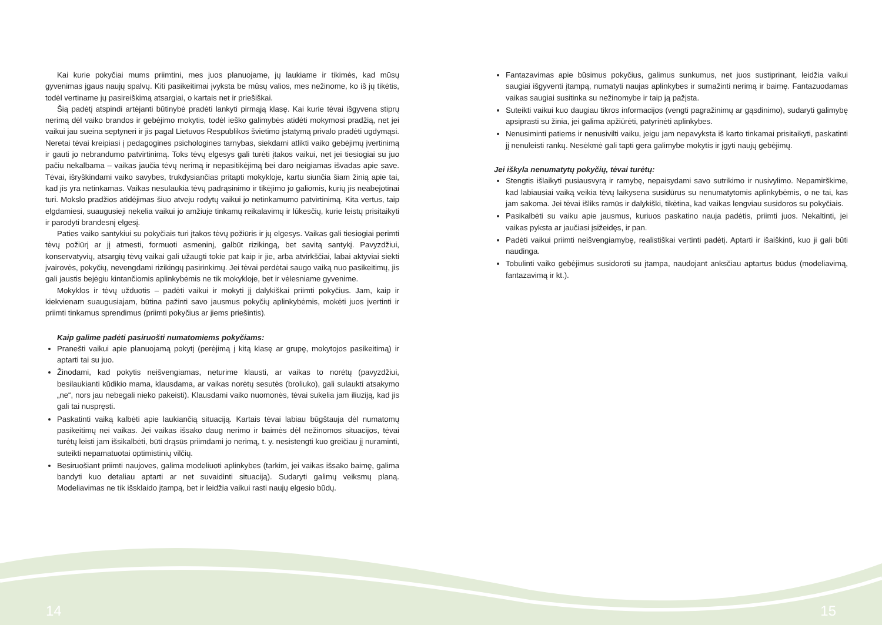Kai kurie pokyčiai mums priimtini, mes juos planuojame, jų laukiame ir tikimės, kad mūsų gyvenimas įgaus naujų spalvų. Kiti pasikeitimai įvyksta be mūsų valios, mes nežinome, ko iš jų tikėtis, todėl vertiname jų pasireiškimą atsargiai, o kartais net ir priešiškai.
Šią padėtį atspindi artėjanti būtinybė pradėti lankyti pirmąją klasę. Kai kurie tėvai išgyvena stiprų nerimą dėl vaiko brandos ir gebėjimo mokytis, todėl ieško galimybės atidėti mokymosi pradžią, net jei vaikui jau sueina septyneri ir jis pagal Lietuvos Respublikos švietimo įstatymą privalo pradėti ugdymąsi. Neretai tėvai kreipiasi į pedagogines psichologines tarnybas, siekdami atlikti vaiko gebėjimų įvertinimą ir gauti jo nebrandumo patvirtinimą. Toks tėvų elgesys gali turėti įtakos vaikui, net jei tiesiogiai su juo pačiu nekalbama – vaikas jaučia tėvų nerimą ir nepasitikėjimą bei daro neigiamas išvadas apie save. Tėvai, išryškindami vaiko savybes, trukdysiančias pritapti mokykloje, kartu siunčia šiam žinią apie tai, kad jis yra netinkamas. Vaikas nesulaukia tėvų padrąsinimo ir tikėjimo jo galiomis, kurių jis neabejotinai turi. Mokslo pradžios atidėjimas šiuo atveju rodytų vaikui jo netinkamumo patvirtinimą. Kita vertus, taip elgdamiesi, suaugusieji nekelia vaikui jo amžiuje tinkamų reikalavimų ir lūkesčių, kurie leistų prisitaikyti ir parodyti brandesnį elgesį.
Paties vaiko santykiui su pokyčiais turi įtakos tėvų požiūris ir jų elgesys. Vaikas gali tiesiogiai perimti tėvų požiūrį ar jį atmesti, formuoti asmeninį, galbūt rizikingą, bet savitą santykį. Pavyzdžiui, konservatyvių, atsargių tėvų vaikai gali užaugti tokie pat kaip ir jie, arba atvirkščiai, labai aktyviai siekti įvairovės, pokyčių, nevengdami rizikingų pasirinkimų. Jei tėvai perdėtai saugo vaiką nuo pasikeitimų, jis gali jaustis bejėgiu kintančiomis aplinkybėmis ne tik mokykloje, bet ir vėlesniame gyvenime.
Mokyklos ir tėvų užduotis – padėti vaikui ir mokyti jį dalykiškai priimti pokyčius. Jam, kaip ir kiekvienam suaugusiajam, būtina pažinti savo jausmus pokyčių aplinkybėmis, mokėti juos įvertinti ir priimti tinkamus sprendimus (priimti pokyčius ar jiems priešintis).
Kaip galime padėti pasiruošti numatomiems pokyčiams:
Pranešti vaikui apie planuojamą pokytį (perėjimą į kitą klasę ar grupę, mokytojos pasikeitimą) ir aptarti tai su juo.
Žinodami, kad pokytis neišvengiamas, neturime klausti, ar vaikas to norėtų (pavyzdžiui, besilaukianti kūdikio mama, klausdama, ar vaikas norėtų sesutės (broliuko), gali sulaukti atsakymo „ne“, nors jau nebegali nieko pakeisti). Klausdami vaiko nuomonės, tėvai sukelia jam iliuziją, kad jis gali tai nuspręsti.
Paskatinti vaiką kalbėti apie laukiančią situaciją. Kartais tėvai labiau būgštauja dėl numatomų pasikeitimų nei vaikas. Jei vaikas išsako daug nerimo ir baimės dėl nežinomos situacijos, tėvai turėtų leisti jam išsikalbėti, būti drąsūs priimdami jo nerimą, t. y. nesistengti kuo greičiau jį nuraminti, suteikti nepamatuotai optimistinių vilčių.
Besiruošiant priimti naujoves, galima modeliuoti aplinkybes (tarkim, jei vaikas išsako baimę, galima bandyti kuo detaliau aptarti ar net suvaidinti situaciją). Sudaryti galimų veiksmų planą. Modeliavimas ne tik išsklaido įtampą, bet ir leidžia vaikui rasti naujų elgesio būdų.
Fantazavimas apie būsimus pokyčius, galimus sunkumus, net juos sustiprinant, leidžia vaikui saugiai išgyventi įtampą, numatyti naujas aplinkybes ir sumažinti nerimą ir baimę. Fantazuodamas vaikas saugiai susitinka su nežinomybe ir taip ją pažįsta.
Suteikti vaikui kuo daugiau tikros informacijos (vengti pagražinimų ar gąsdinimo), sudaryti galimybę apsiprasti su žinia, jei galima apžiūrėti, patyrinėti aplinkybes.
Nenusiminti patiems ir nenusivilti vaiku, jeigu jam nepavyksta iš karto tinkamai prisitaikyti, paskatinti jį nenuleisti rankų. Nesėkmė gali tapti gera galimybe mokytis ir įgyti naujų gebėjimų.
Jei iškyla nenumatytų pokyčių, tėvai turėtų:
Stengtis išlaikyti pusiausvyrą ir ramybę, nepaisydami savo sutrikimo ir nusivylimo. Nepamirškime, kad labiausiai vaiką veikia tėvų laikysena susidūrus su nenumatytomis aplinkybėmis, o ne tai, kas jam sakoma. Jei tėvai išliks ramūs ir dalykiški, tikėtina, kad vaikas lengviau susidoros su pokyčiais.
Pasikalbėti su vaiku apie jausmus, kuriuos paskatino nauja padėtis, priimti juos. Nekaltinti, jei vaikas pyksta ar jaučiasi įsižeidęs, ir pan.
Padėti vaikui priimti neišvengiamybę, realistiškai vertinti padėtį. Aptarti ir išaiškinti, kuo ji gali būti naudinga.
Tobulinti vaiko gebėjimus susidoroti su įtampa, naudojant anksčiau aptartus būdus (modeliavimą, fantazavimą ir kt.).
14 15